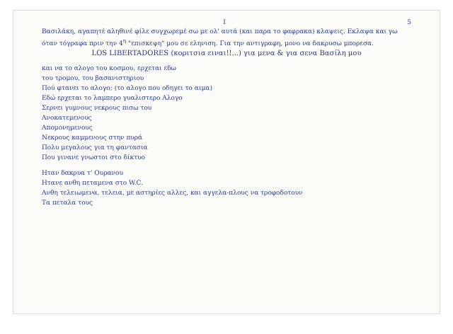I 5
Βασιλάκη, αγαπητέ αληθινέ φίλε συγχωρεμέ σω με ολ' αυτά (και παρα το φαφρακα) κλαψεις. Εκλαψα και γω όταν τόγραφα πριν την 4<sup>η</sup> "επισκεψη" μου σε εληνιση. Για την αντιγραφη, μονο να δακρυσω μπορεσα.
LOS LIBERTADORES (κοριτσια ειναι!!...) για μενα & για σενα Βασίλη μου
και να το αλογο του κοσμου, ερχεται εδω
του τρομου, του βασανιστηριου
Πού φτανει το αλογο; (το αλογο που οδηγει το αιμα)
Εδώ ερχεται το λαμπερο γυαλιστερο Αλογο
Σερνει γυμνους νεκρους πισω του
Ανοκατεμενους
Απομονημενους
Νεκρους καμμενους στην πυρά
Πολυ μεγαλους για τη φαντασια
Που γινανε γνωστοι στο δίκτυο
Ηταν δακρυα τ' Ουρανου
Ητανε ανθη πεταμενα στο W.C.
Ανθη τελειωμενα, τελεια, με αστηρίες αλλες, και αγγελα-πλους να τροφοδοτουν
Τα πεταλα τους